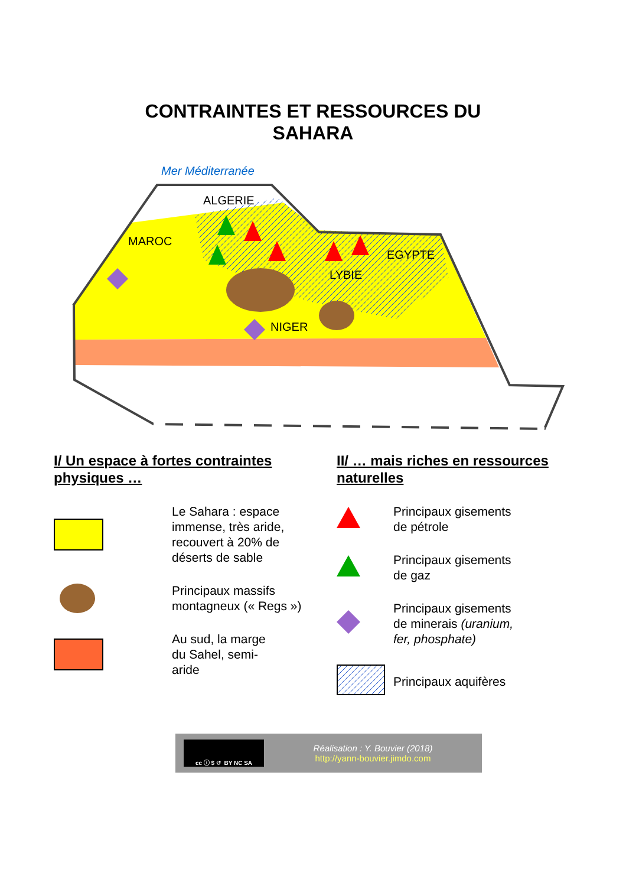CONTRAINTES ET RESSOURCES DU
SAHARA
Mer Méditerranée
ALGERIE
MAROC
EGYPTE
LYBIE
NIGER
I/ Un espace à fortes contraintes physiques …
Le Sahara : espace immense, très aride, recouvert à 20% de déserts de sable
Principaux massifs montagneux (« Regs »)
Au sud, la marge
du Sahel, semi-
aride
II/ … mais riches en ressources naturelles
Principaux gisements
de pétrole
Principaux gisements
de gaz
Principaux gisements
de minerais (uranium,
fer, phosphate)
Principaux aquifères
cc ⓘ $ ↺ BY NC SA
Réalisation : Y. Bouvier (2018)
http://yann-bouvier.jimdo.com